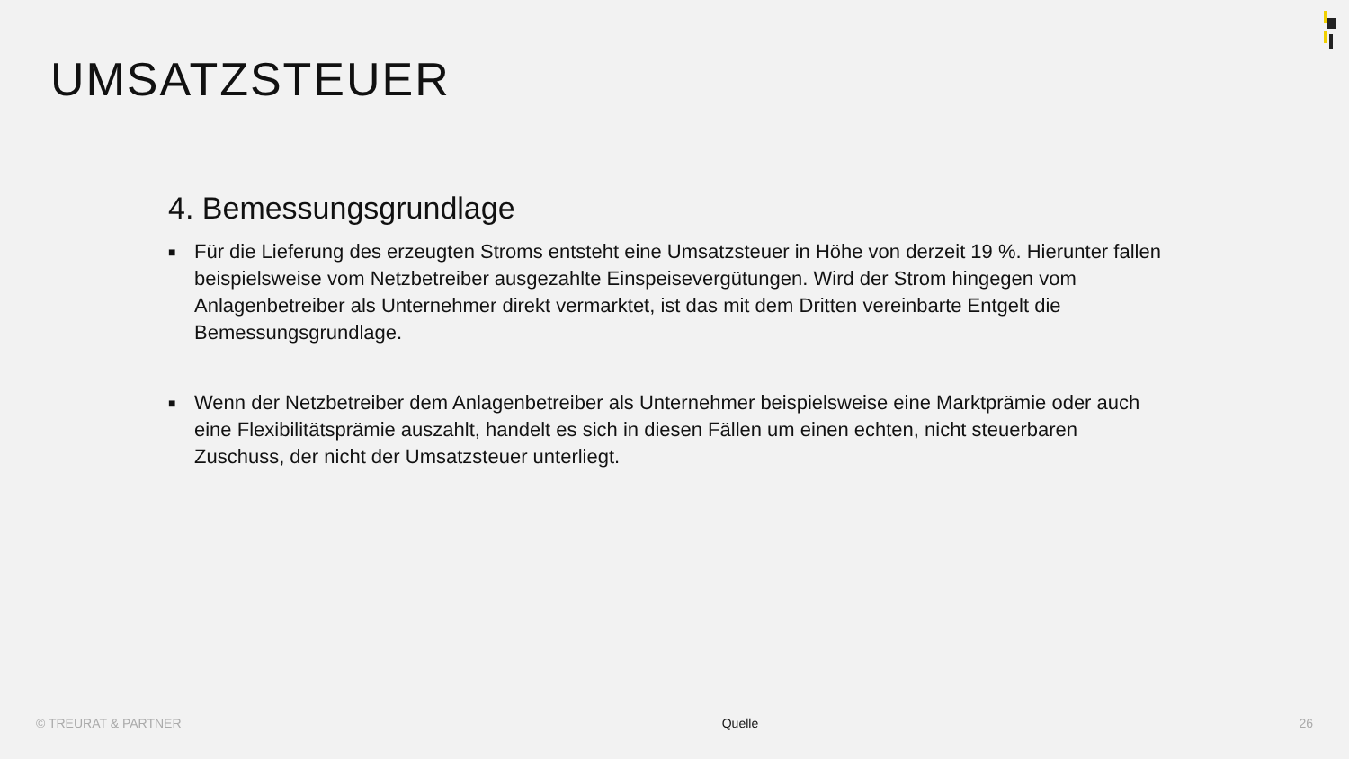UMSATZSTEUER
4. Bemessungsgrundlage
■ Für die Lieferung des erzeugten Stroms entsteht eine Umsatzsteuer in Höhe von derzeit 19 %. Hierunter fallen beispielsweise vom Netzbetreiber ausgezahlte Einspeisevergütungen. Wird der Strom hingegen vom Anlagenbetreiber als Unternehmer direkt vermarktet, ist das mit dem Dritten vereinbarte Entgelt die Bemessungsgrundlage.
■ Wenn der Netzbetreiber dem Anlagenbetreiber als Unternehmer beispielsweise eine Marktprämie oder auch eine Flexibilitätsprämie auszahlt, handelt es sich in diesen Fällen um einen echten, nicht steuerbaren Zuschuss, der nicht der Umsatzsteuer unterliegt.
© TREURAT & PARTNER Quelle 26